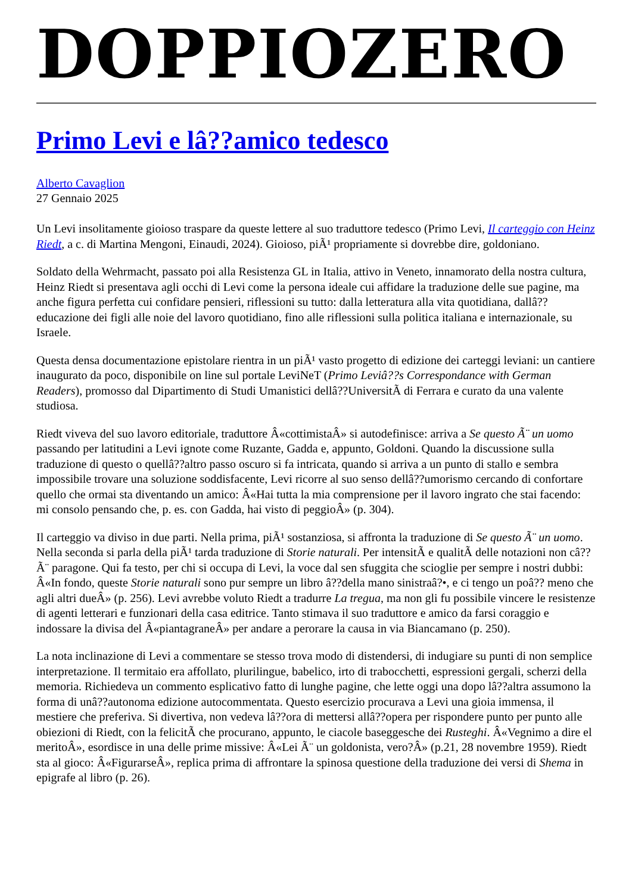DOPPIOZERO
Primo Levi e lâ??amico tedesco
Alberto Cavaglion
27 Gennaio 2025
Un Levi insolitamente gioioso traspare da queste lettere al suo traduttore tedesco (Primo Levi, Il carteggio con Heinz Riedt, a c. di Martina Mengoni, Einaudi, 2024). Gioioso, piÃ¹ propriamente si dovrebbe dire, goldoniano.
Soldato della Wehrmacht, passato poi alla Resistenza GL in Italia, attivo in Veneto, innamorato della nostra cultura, Heinz Riedt si presentava agli occhi di Levi come la persona ideale cui affidare la traduzione delle sue pagine, ma anche figura perfetta cui confidare pensieri, riflessioni su tutto: dalla letteratura alla vita quotidiana, dallâ??educazione dei figli alle noie del lavoro quotidiano, fino alle riflessioni sulla politica italiana e internazionale, su Israele.
Questa densa documentazione epistolare rientra in un piÃ¹ vasto progetto di edizione dei carteggi leviani: un cantiere inaugurato da poco, disponibile on line sul portale LeviNeT (Primo Leviâ??s Correspondance with German Readers), promosso dal Dipartimento di Studi Umanistici dellâ??UniversitÃ di Ferrara e curato da una valente studiosa.
Riedt viveva del suo lavoro editoriale, traduttore Â«cottimistaÂ» si autodefinisce: arriva a Se questo Ã¨ un uomo passando per latitudini a Levi ignote come Ruzante, Gadda e, appunto, Goldoni. Quando la discussione sulla traduzione di questo o quellâ??altro passo oscuro si fa intricata, quando si arriva a un punto di stallo e sembra impossibile trovare una soluzione soddisfacente, Levi ricorre al suo senso dellâ??umorismo cercando di confortare quello che ormai sta diventando un amico: Â«Hai tutta la mia comprensione per il lavoro ingrato che stai facendo: mi consolo pensando che, p. es. con Gadda, hai visto di peggioÂ» (p. 304).
Il carteggio va diviso in due parti. Nella prima, piÃ¹ sostanziosa, si affronta la traduzione di Se questo Ã¨ un uomo. Nella seconda si parla della piÃ¹ tarda traduzione di Storie naturali. Per intensitÃ e qualitÃ delle notazioni non câ??Ã¨ paragone. Qui fa testo, per chi si occupa di Levi, la voce dal sen sfuggita che scioglie per sempre i nostri dubbi: Â«In fondo, queste Storie naturali sono pur sempre un libro â??della mano sinistraâ?•, e ci tengo un poâ?? meno che agli altri dueÂ» (p. 256). Levi avrebbe voluto Riedt a tradurre La tregua, ma non gli fu possibile vincere le resistenze di agenti letterari e funzionari della casa editrice. Tanto stimava il suo traduttore e amico da farsi coraggio e indossare la divisa del Â«piantagraneÂ» per andare a perorare la causa in via Biancamano (p. 250).
La nota inclinazione di Levi a commentare se stesso trova modo di distendersi, di indugiare su punti di non semplice interpretazione. Il termitaio era affollato, plurilingue, babelico, irto di trabocchetti, espressioni gergali, scherzi della memoria. Richiedeva un commento esplicativo fatto di lunghe pagine, che lette oggi una dopo lâ??altra assumono la forma di unâ??autonoma edizione autocommentata. Questo esercizio procurava a Levi una gioia immensa, il mestiere che preferiva. Si divertiva, non vedeva lâ??ora di mettersi allâ??opera per rispondere punto per punto alle obiezioni di Riedt, con la felicitÃ che procurano, appunto, le ciacole baseggesche dei Rusteghi. Â«Vegnimo a dire el meritoÂ», esordisce in una delle prime missive: Â«Lei Ã¨ un goldonista, vero?Â» (p.21, 28 novembre 1959). Riedt sta al gioco: Â«FigurarseÂ», replica prima di affrontare la spinosa questione della traduzione dei versi di Shema in epigrafe al libro (p. 26).